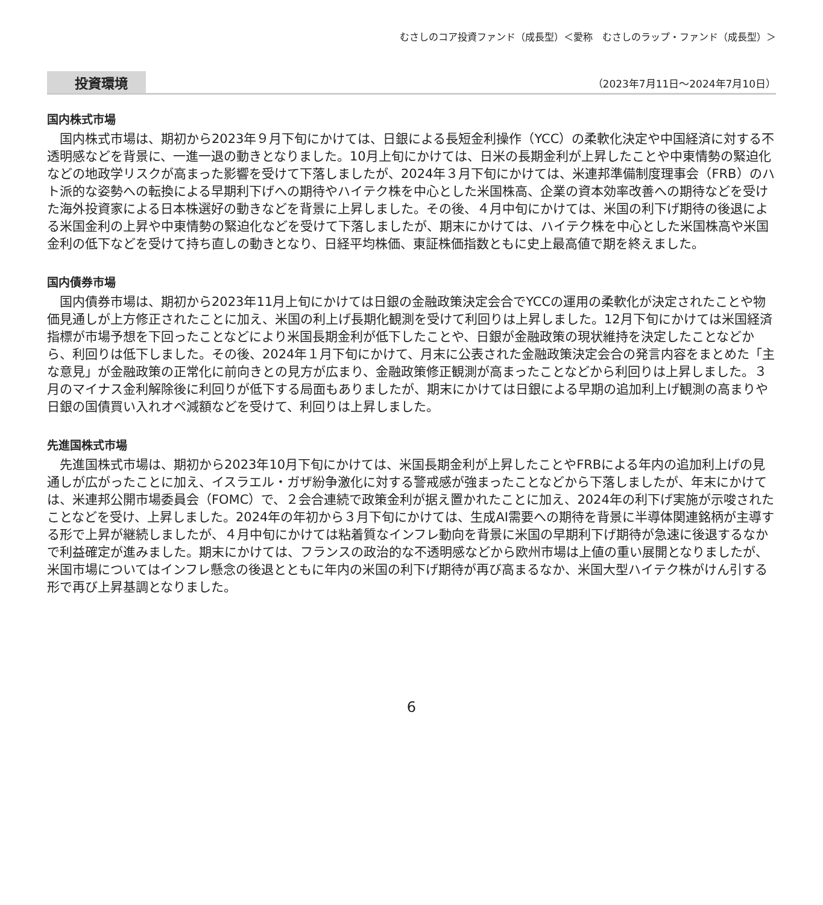むさしのコア投資ファンド（成長型）＜愛称　むさしのラップ・ファンド（成長型）＞
投資環境 （2023年7月11日～2024年7月10日）
国内株式市場
国内株式市場は、期初から2023年９月下旬にかけては、日銀による長短金利操作（YCC）の柔軟化決定や中国経済に対する不透明感などを背景に、一進一退の動きとなりました。10月上旬にかけては、日米の長期金利が上昇したことや中東情勢の緊迫化などの地政学リスクが高まった影響を受けて下落しましたが、2024年３月下旬にかけては、米連邦準備制度理事会（FRB）のハト派的な姿勢への転換による早期利下げへの期待やハイテク株を中心とした米国株高、企業の資本効率改善への期待などを受けた海外投資家による日本株選好の動きなどを背景に上昇しました。その後、４月中旬にかけては、米国の利下げ期待の後退による米国金利の上昇や中東情勢の緊迫化などを受けて下落しましたが、期末にかけては、ハイテク株を中心とした米国株高や米国金利の低下などを受けて持ち直しの動きとなり、日経平均株価、東証株価指数ともに史上最高値で期を終えました。
国内債券市場
国内債券市場は、期初から2023年11月上旬にかけては日銀の金融政策決定会合でYCCの運用の柔軟化が決定されたことや物価見通しが上方修正されたことに加え、米国の利上げ長期化観測を受けて利回りは上昇しました。12月下旬にかけては米国経済指標が市場予想を下回ったことなどにより米国長期金利が低下したことや、日銀が金融政策の現状維持を決定したことなどから、利回りは低下しました。その後、2024年１月下旬にかけて、月末に公表された金融政策決定会合の発言内容をまとめた「主な意見」が金融政策の正常化に前向きとの見方が広まり、金融政策修正観測が高まったことなどから利回りは上昇しました。３月のマイナス金利解除後に利回りが低下する局面もありましたが、期末にかけては日銀による早期の追加利上げ観測の高まりや日銀の国債買い入れオペ減額などを受けて、利回りは上昇しました。
先進国株式市場
先進国株式市場は、期初から2023年10月下旬にかけては、米国長期金利が上昇したことやFRBによる年内の追加利上げの見通しが広がったことに加え、イスラエル・ガザ紛争激化に対する警戒感が強まったことなどから下落しましたが、年末にかけては、米連邦公開市場委員会（FOMC）で、２会合連続で政策金利が据え置かれたことに加え、2024年の利下げ実施が示唆されたことなどを受け、上昇しました。2024年の年初から３月下旬にかけては、生成AI需要への期待を背景に半導体関連銘柄が主導する形で上昇が継続しましたが、４月中旬にかけては粘着質なインフレ動向を背景に米国の早期利下げ期待が急速に後退するなかで利益確定が進みました。期末にかけては、フランスの政治的な不透明感などから欧州市場は上値の重い展開となりましたが、米国市場についてはインフレ懸念の後退とともに年内の米国の利下げ期待が再び高まるなか、米国大型ハイテク株がけん引する形で再び上昇基調となりました。
6